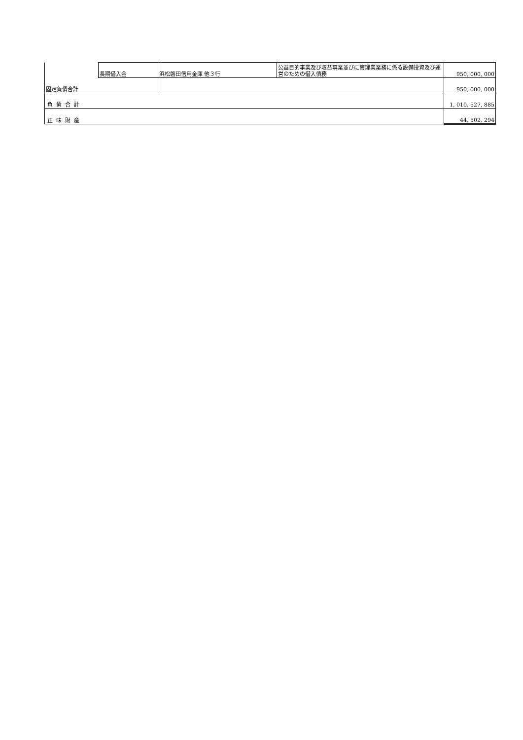| | 長期借入金 | 浜松磐田信用金庫 他３行 | 公益目的事業及び収益事業並びに管理業業務に係る設備投資及び運営のための借入債務 | 950, 000, 000 |
| 固定負債合計 | | | | 950, 000, 000 |
| 負 債 合 計 | | | | 1, 010, 527, 885 |
| 正 味 財 産 | | | | 44, 502, 294 |